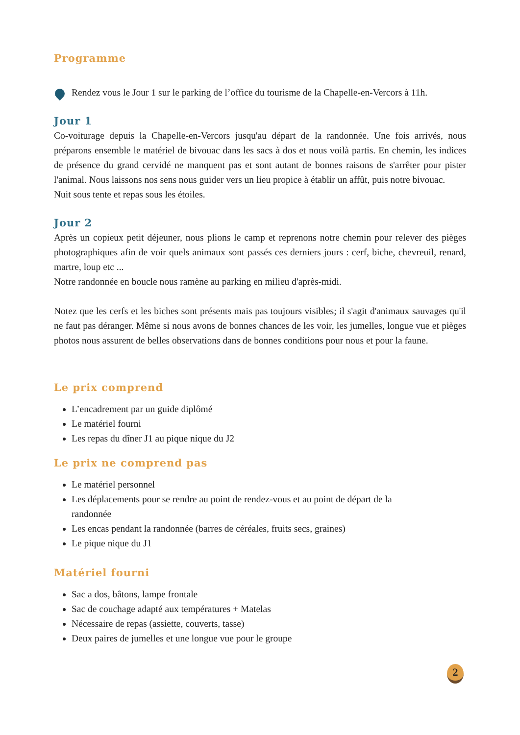Programme
Rendez vous le Jour 1 sur le parking de l’office du tourisme de la Chapelle-en-Vercors à 11h.
Jour 1
Co-voiturage depuis la Chapelle-en-Vercors jusqu'au départ de la randonnée. Une fois arrivés, nous préparons ensemble le matériel de bivouac dans les sacs à dos et nous voilà partis. En chemin, les indices de présence du grand cervidé ne manquent pas et sont autant de bonnes raisons de s'arrêter pour pister l'animal. Nous laissons nos sens nous guider vers un lieu propice à établir un affût, puis notre bivouac.
Nuit sous tente et repas sous les étoiles.
Jour 2
Après un copieux petit déjeuner, nous plions le camp et reprenons notre chemin pour relever des pièges photographiques afin de voir quels animaux sont passés ces derniers jours : cerf, biche, chevreuil, renard, martre, loup etc ...
Notre randonnée en boucle nous ramène au parking en milieu d'après-midi.
Notez que les cerfs et les biches sont présents mais pas toujours visibles; il s'agit d'animaux sauvages qu'il ne faut pas déranger. Même si nous avons de bonnes chances de les voir, les jumelles, longue vue et pièges photos nous assurent de belles observations dans de bonnes conditions pour nous et pour la faune.
Le prix comprend
L’encadrement par un guide diplômé
Le matériel fourni
Les repas du dîner J1 au pique nique du J2
Le prix ne comprend pas
Le matériel personnel
Les déplacements pour se rendre au point de rendez-vous et au point de départ de la
randonnée
Les encas pendant la randonnée (barres de céréales, fruits secs, graines)
Le pique nique du J1
Matériel fourni
Sac a dos, bâtons, lampe frontale
Sac de couchage adapté aux températures + Matelas
Nécessaire de repas (assiette, couverts, tasse)
Deux paires de jumelles et une longue vue pour le groupe
2